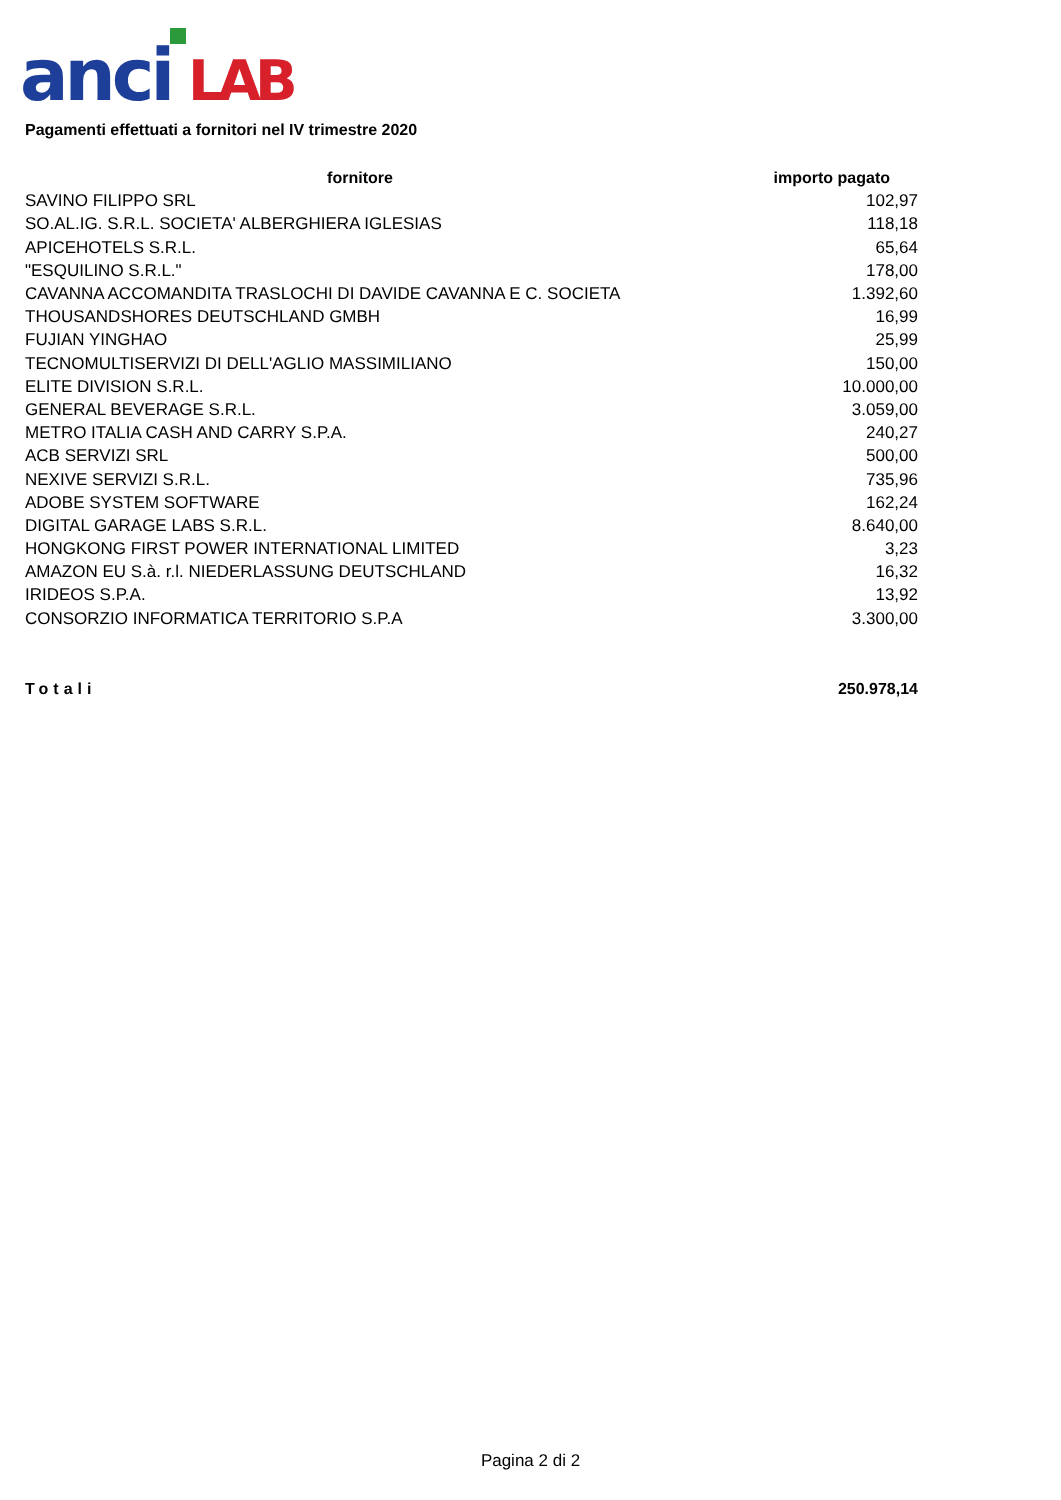anci
LAB
Pagamenti effettuati a fornitori nel IV trimestre 2020
| fornitore | importo pagato |
| --- | --- |
| SAVINO FILIPPO SRL | 102,97 |
| SO.AL.IG. S.R.L. SOCIETA' ALBERGHIERA IGLESIAS | 118,18 |
| APICEHOTELS S.R.L. | 65,64 |
| "ESQUILINO S.R.L." | 178,00 |
| CAVANNA ACCOMANDITA TRASLOCHI DI DAVIDE CAVANNA E C. SOCIETA | 1.392,60 |
| THOUSANDSHORES DEUTSCHLAND GMBH | 16,99 |
| FUJIAN YINGHAO | 25,99 |
| TECNOMULTISERVIZI DI DELL'AGLIO MASSIMILIANO | 150,00 |
| ELITE DIVISION S.R.L. | 10.000,00 |
| GENERAL BEVERAGE S.R.L. | 3.059,00 |
| METRO ITALIA CASH AND CARRY S.P.A. | 240,27 |
| ACB SERVIZI SRL | 500,00 |
| NEXIVE SERVIZI S.R.L. | 735,96 |
| ADOBE SYSTEM SOFTWARE | 162,24 |
| DIGITAL GARAGE LABS S.R.L. | 8.640,00 |
| HONGKONG FIRST POWER INTERNATIONAL LIMITED | 3,23 |
| AMAZON EU S.à. r.l. NIEDERLASSUNG DEUTSCHLAND | 16,32 |
| IRIDEOS S.P.A. | 13,92 |
| CONSORZIO INFORMATICA TERRITORIO S.P.A | 3.300,00 |
| Totali | 250.978,14 |
Pagina 2 di 2